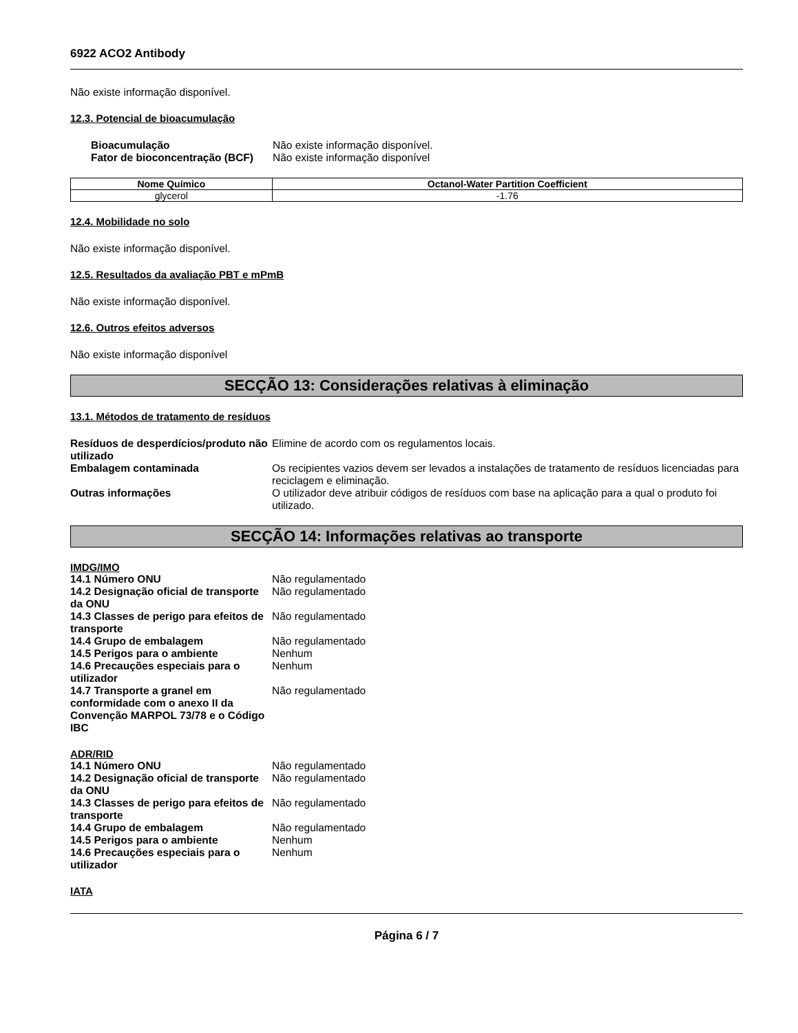6922 ACO2 Antibody
Não existe informação disponível.
12.3. Potencial de bioacumulação
Bioacumulação Não existe informação disponível. Fator de bioconcentração (BCF) Não existe informação disponível
| Nome Químico | Octanol-Water Partition Coefficient |
| --- | --- |
| glycerol | -1.76 |
12.4. Mobilidade no solo
Não existe informação disponível.
12.5. Resultados da avaliação PBT e mPmB
Não existe informação disponível.
12.6. Outros efeitos adversos
Não existe informação disponível
SECÇÃO 13: Considerações relativas à eliminação
13.1. Métodos de tratamento de resíduos
Resíduos de desperdícios/produto não utilizado Elimine de acordo com os regulamentos locais. Embalagem contaminada Os recipientes vazios devem ser levados a instalações de tratamento de resíduos licenciadas para reciclagem e eliminação. Outras informações O utilizador deve atribuir códigos de resíduos com base na aplicação para a qual o produto foi utilizado.
SECÇÃO 14: Informações relativas ao transporte
IMDG/IMO
14.1 Número ONU Não regulamentado 14.2 Designação oficial de transporte da ONU Não regulamentado 14.3 Classes de perigo para efeitos de transporte Não regulamentado 14.4 Grupo de embalagem Não regulamentado 14.5 Perigos para o ambiente Nenhum 14.6 Precauções especiais para o utilizador Nenhum 14.7 Transporte a granel em conformidade com o anexo II da Convenção MARPOL 73/78 e o Código IBC Não regulamentado
ADR/RID
14.1 Número ONU Não regulamentado 14.2 Designação oficial de transporte da ONU Não regulamentado 14.3 Classes de perigo para efeitos de transporte Não regulamentado 14.4 Grupo de embalagem Não regulamentado 14.5 Perigos para o ambiente Nenhum 14.6 Precauções especiais para o utilizador Nenhum
IATA
Página 6 / 7